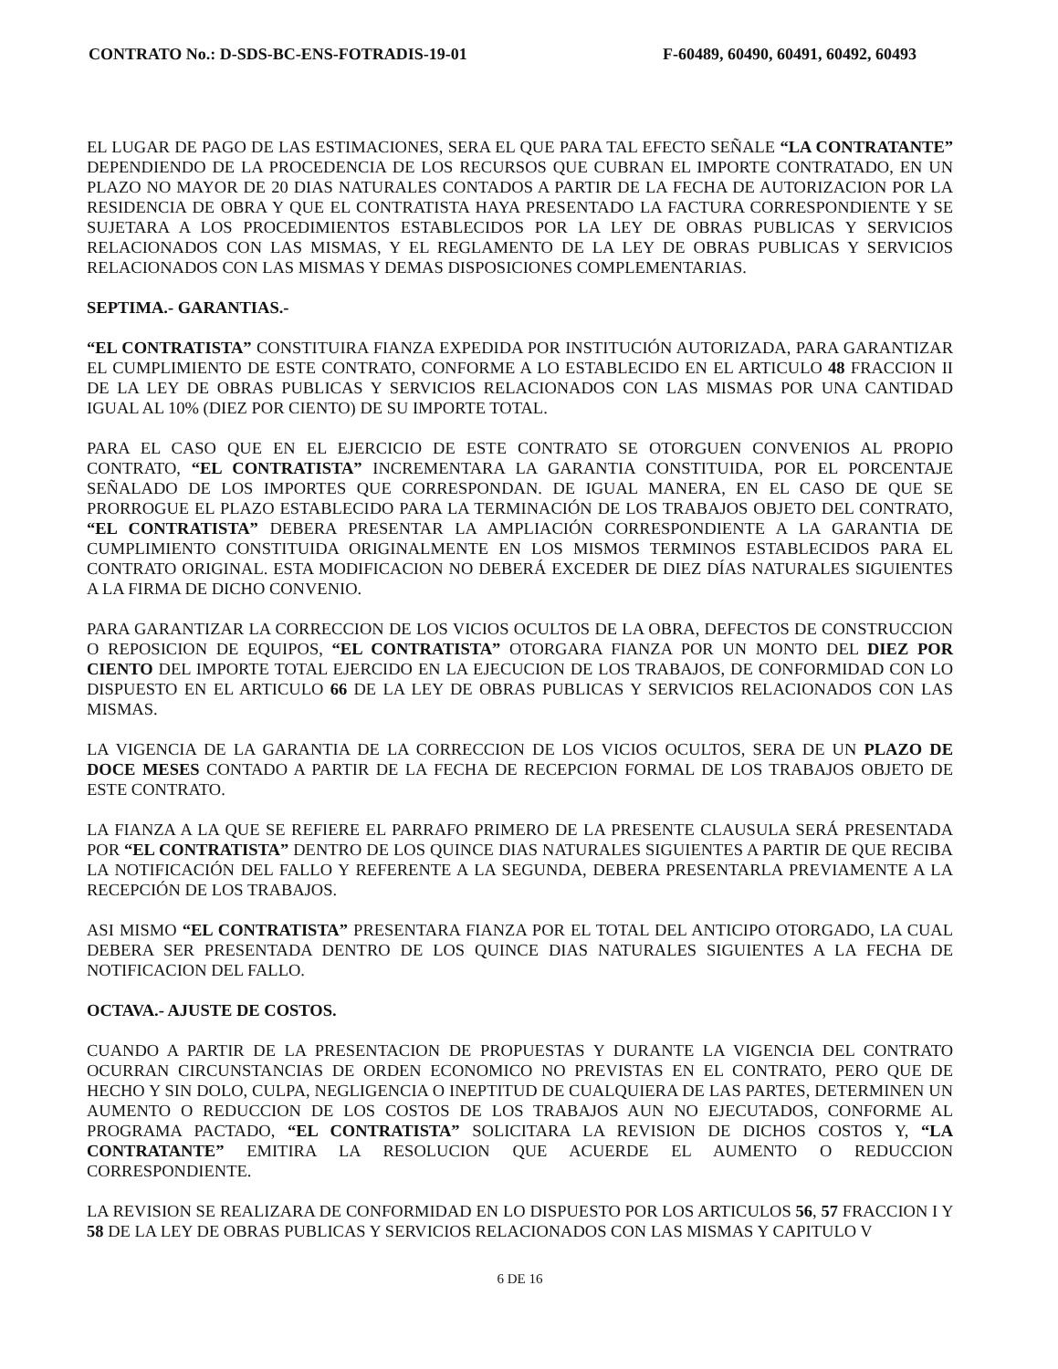CONTRATO No.: D-SDS-BC-ENS-FOTRADIS-19-01 F-60489, 60490, 60491, 60492, 60493
EL LUGAR DE PAGO DE LAS ESTIMACIONES, SERA EL QUE PARA TAL EFECTO SEÑALE “LA CONTRATANTE” DEPENDIENDO DE LA PROCEDENCIA DE LOS RECURSOS QUE CUBRAN EL IMPORTE CONTRATADO, EN UN PLAZO NO MAYOR DE 20 DIAS NATURALES CONTADOS A PARTIR DE LA FECHA DE AUTORIZACION POR LA RESIDENCIA DE OBRA Y QUE EL CONTRATISTA HAYA PRESENTADO LA FACTURA CORRESPONDIENTE Y SE SUJETARA A LOS PROCEDIMIENTOS ESTABLECIDOS POR LA LEY DE OBRAS PUBLICAS Y SERVICIOS RELACIONADOS CON LAS MISMAS, Y EL REGLAMENTO DE LA LEY DE OBRAS PUBLICAS Y SERVICIOS RELACIONADOS CON LAS MISMAS Y DEMAS DISPOSICIONES COMPLEMENTARIAS.
SEPTIMA.- GARANTIAS.-
“EL CONTRATISTA” CONSTITUIRA FIANZA EXPEDIDA POR INSTITUCIÓN AUTORIZADA, PARA GARANTIZAR EL CUMPLIMIENTO DE ESTE CONTRATO, CONFORME A LO ESTABLECIDO EN EL ARTICULO 48 FRACCION II DE LA LEY DE OBRAS PUBLICAS Y SERVICIOS RELACIONADOS CON LAS MISMAS POR UNA CANTIDAD IGUAL AL 10% (DIEZ POR CIENTO) DE SU IMPORTE TOTAL.
PARA EL CASO QUE EN EL EJERCICIO DE ESTE CONTRATO SE OTORGUEN CONVENIOS AL PROPIO CONTRATO, “EL CONTRATISTA” INCREMENTARA LA GARANTIA CONSTITUIDA, POR EL PORCENTAJE SEÑALADO DE LOS IMPORTES QUE CORRESPONDAN. DE IGUAL MANERA, EN EL CASO DE QUE SE PRORROGUE EL PLAZO ESTABLECIDO PARA LA TERMINACIÓN DE LOS TRABAJOS OBJETO DEL CONTRATO, “EL CONTRATISTA” DEBERA PRESENTAR LA AMPLIACIÓN CORRESPONDIENTE A LA GARANTIA DE CUMPLIMIENTO CONSTITUIDA ORIGINALMENTE EN LOS MISMOS TERMINOS ESTABLECIDOS PARA EL CONTRATO ORIGINAL. ESTA MODIFICACION NO DEBERÁ EXCEDER DE DIEZ DÍAS NATURALES SIGUIENTES A LA FIRMA DE DICHO CONVENIO.
PARA GARANTIZAR LA CORRECCION DE LOS VICIOS OCULTOS DE LA OBRA, DEFECTOS DE CONSTRUCCION O REPOSICION DE EQUIPOS, “EL CONTRATISTA” OTORGARA FIANZA POR UN MONTO DEL DIEZ POR CIENTO DEL IMPORTE TOTAL EJERCIDO EN LA EJECUCION DE LOS TRABAJOS, DE CONFORMIDAD CON LO DISPUESTO EN EL ARTICULO 66 DE LA LEY DE OBRAS PUBLICAS Y SERVICIOS RELACIONADOS CON LAS MISMAS.
LA VIGENCIA DE LA GARANTIA DE LA CORRECCION DE LOS VICIOS OCULTOS, SERA DE UN PLAZO DE DOCE MESES CONTADO A PARTIR DE LA FECHA DE RECEPCION FORMAL DE LOS TRABAJOS OBJETO DE ESTE CONTRATO.
LA FIANZA A LA QUE SE REFIERE EL PARRAFO PRIMERO DE LA PRESENTE CLAUSULA SERÁ PRESENTADA POR “EL CONTRATISTA” DENTRO DE LOS QUINCE DIAS NATURALES SIGUIENTES A PARTIR DE QUE RECIBA LA NOTIFICACIÓN DEL FALLO Y REFERENTE A LA SEGUNDA, DEBERA PRESENTARLA PREVIAMENTE A LA RECEPCIÓN DE LOS TRABAJOS.
ASI MISMO “EL CONTRATISTA” PRESENTARA FIANZA POR EL TOTAL DEL ANTICIPO OTORGADO, LA CUAL DEBERA SER PRESENTADA DENTRO DE LOS QUINCE DIAS NATURALES SIGUIENTES A LA FECHA DE NOTIFICACION DEL FALLO.
OCTAVA.- AJUSTE DE COSTOS.
CUANDO A PARTIR DE LA PRESENTACION DE PROPUESTAS Y DURANTE LA VIGENCIA DEL CONTRATO OCURRAN CIRCUNSTANCIAS DE ORDEN ECONOMICO NO PREVISTAS EN EL CONTRATO, PERO QUE DE HECHO Y SIN DOLO, CULPA, NEGLIGENCIA O INEPTITUD DE CUALQUIERA DE LAS PARTES, DETERMINEN UN AUMENTO O REDUCCION DE LOS COSTOS DE LOS TRABAJOS AUN NO EJECUTADOS, CONFORME AL PROGRAMA PACTADO, “EL CONTRATISTA” SOLICITARA LA REVISION DE DICHOS COSTOS Y, “LA CONTRATANTE” EMITIRA LA RESOLUCION QUE ACUERDE EL AUMENTO O REDUCCION CORRESPONDIENTE.
LA REVISION SE REALIZARA DE CONFORMIDAD EN LO DISPUESTO POR LOS ARTICULOS 56, 57 FRACCION I Y 58 DE LA LEY DE OBRAS PUBLICAS Y SERVICIOS RELACIONADOS CON LAS MISMAS Y CAPITULO V
6 DE 16